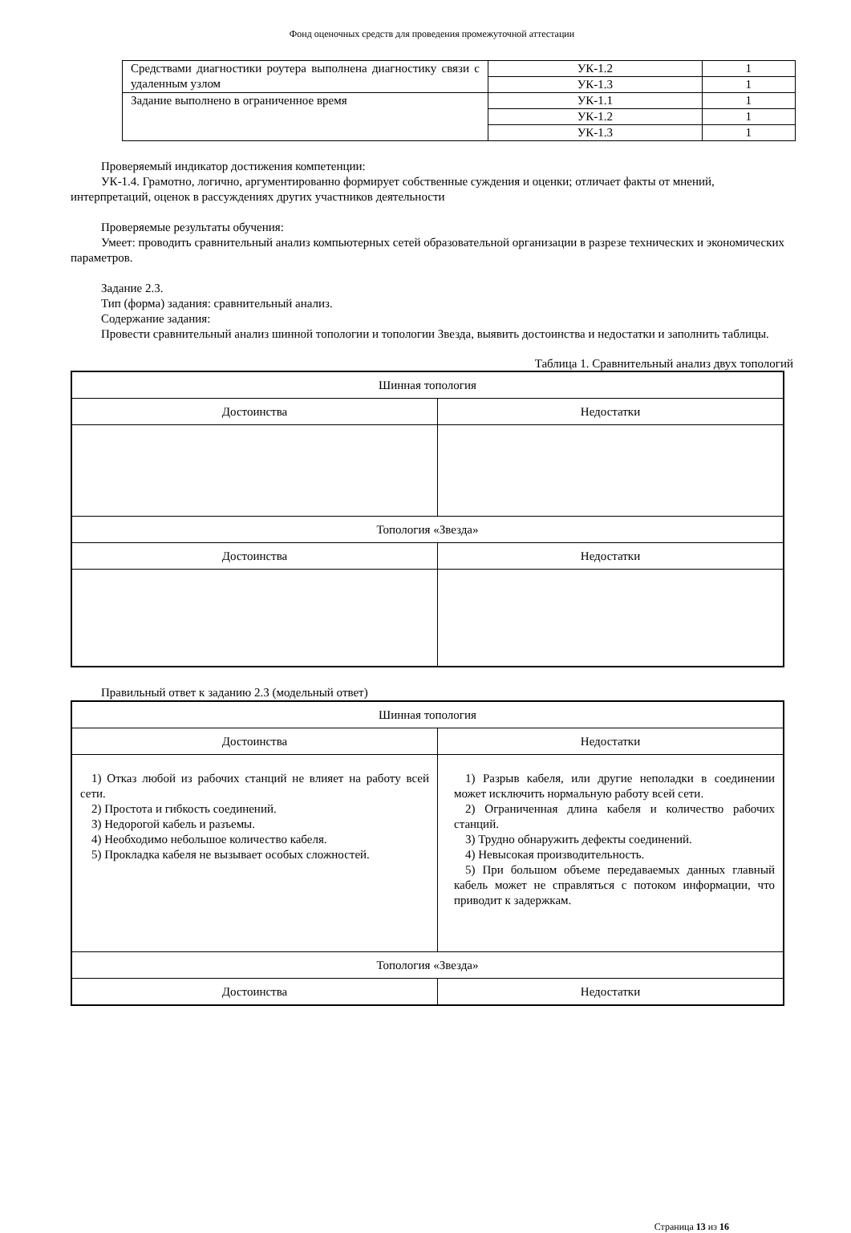Фонд оценочных средств для проведения промежуточной аттестации
| Средствами диагностики роутера выполнена диагностику связи с удаленным узлом | УК-1.2 | 1 |
| | УК-1.3 | 1 |
| Задание выполнено в ограниченное время | УК-1.1 | 1 |
| | УК-1.2 | 1 |
| | УК-1.3 | 1 |
Проверяемый индикатор достижения компетенции:
УК-1.4. Грамотно, логично, аргументированно формирует собственные суждения и оценки; отличает факты от мнений, интерпретаций, оценок в рассуждениях других участников деятельности
Проверяемые результаты обучения:
Умеет: проводить сравнительный анализ компьютерных сетей образовательной организации в разрезе технических и экономических параметров.
Задание 2.3.
Тип (форма) задания: сравнительный анализ.
Содержание задания:
Провести сравнительный анализ шинной топологии и топологии Звезда, выявить достоинства и недостатки и заполнить таблицы.
Таблица 1. Сравнительный анализ двух топологий
| Шинная топология | |
| Достоинства | Недостатки |
| Топология «Звезда» | |
| Достоинства | Недостатки |
Правильный ответ к заданию 2.3 (модельный ответ)
| Шинная топология | |
| Достоинства | Недостатки |
| 1) Отказ любой из рабочих станций не влияет на работу всей сети. 2) Простота и гибкость соединений. 3) Недорогой кабель и разъемы. 4) Необходимо небольшое количество кабеля. 5) Прокладка кабеля не вызывает особых сложностей. | 1) Разрыв кабеля, или другие неполадки в соединении может исключить нормальную работу всей сети. 2) Ограниченная длина кабеля и количество рабочих станций. 3) Трудно обнаружить дефекты соединений. 4) Невысокая производительность. 5) При большом объеме передаваемых данных главный кабель может не справляться с потоком информации, что приводит к задержкам. |
| Топология «Звезда» | |
| Достоинства | Недостатки |
Страница 13 из 16